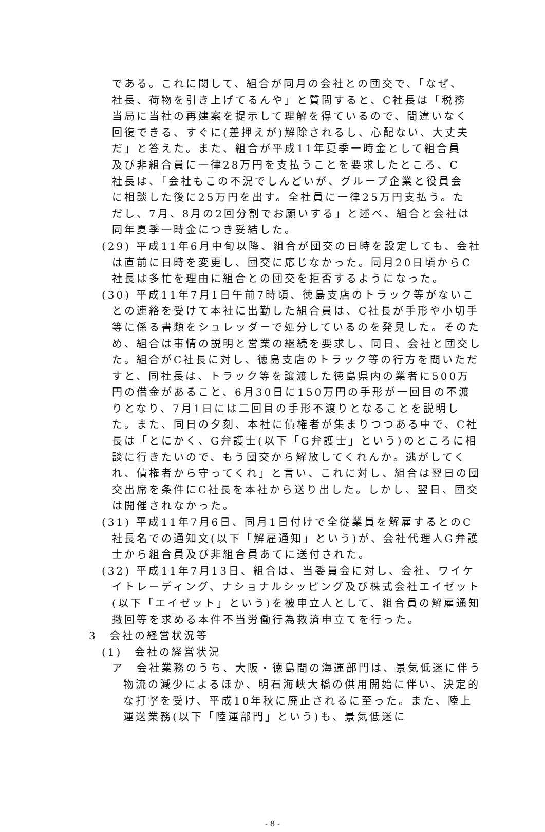である。これに関して、組合が同月の会社との団交で、「なぜ、社長、荷物を引き上げてるんや」と質問すると、C社長は「税務当局に当社の再建案を提示して理解を得ているので、間違いなく回復できる、すぐに(差押えが)解除されるし、心配ない、大丈夫だ」と答えた。また、組合が平成11年夏季一時金として組合員及び非組合員に一律28万円を支払うことを要求したところ、C社長は、「会社もこの不況でしんどいが、グループ企業と役員会に相談した後に25万円を出す。全社員に一律25万円支払う。ただし、7月、8月の2回分割でお願いする」と述べ、組合と会社は同年夏季一時金につき妥結した。
(29) 平成11年6月中旬以降、組合が団交の日時を設定しても、会社は直前に日時を変更し、団交に応じなかった。同月20日頃からC社長は多忙を理由に組合との団交を拒否するようになった。
(30) 平成11年7月1日午前7時頃、徳島支店のトラック等がないことの連絡を受けて本社に出勤した組合員は、C社長が手形や小切手等に係る書類をシュレッダーで処分しているのを発見した。そのため、組合は事情の説明と営業の継続を要求し、同日、会社と団交した。組合がC社長に対し、徳島支店のトラック等の行方を問いただすと、同社長は、トラック等を譲渡した徳島県内の業者に500万円の借金があること、6月30日に150万円の手形が一回目の不渡りとなり、7月1日には二回目の手形不渡りとなることを説明した。また、同日の夕刻、本社に債権者が集まりつつある中で、C社長は「とにかく、G弁護士(以下「G弁護士」という)のところに相談に行きたいので、もう団交から解放してくれんか。逃がしてくれ、債権者から守ってくれ」と言い、これに対し、組合は翌日の団交出席を条件にC社長を本社から送り出した。しかし、翌日、団交は開催されなかった。
(31) 平成11年7月6日、同月1日付けで全従業員を解雇するとのC社長名での通知文(以下「解雇通知」という)が、会社代理人G弁護士から組合員及び非組合員あてに送付された。
(32) 平成11年7月13日、組合は、当委員会に対し、会社、ワイケイトレーディング、ナショナルシッピング及び株式会社エイゼット(以下「エイゼット」という)を被申立人として、組合員の解雇通知撤回等を求める本件不当労働行為救済申立てを行った。
3　会社の経営状況等
(1)　会社の経営状況
ア　会社業務のうち、大阪・徳島間の海運部門は、景気低迷に伴う物流の減少によるほか、明石海峡大橋の供用開始に伴い、決定的な打撃を受け、平成10年秋に廃止されるに至った。また、陸上運送業務(以下「陸運部門」という)も、景気低迷に
- 8 -